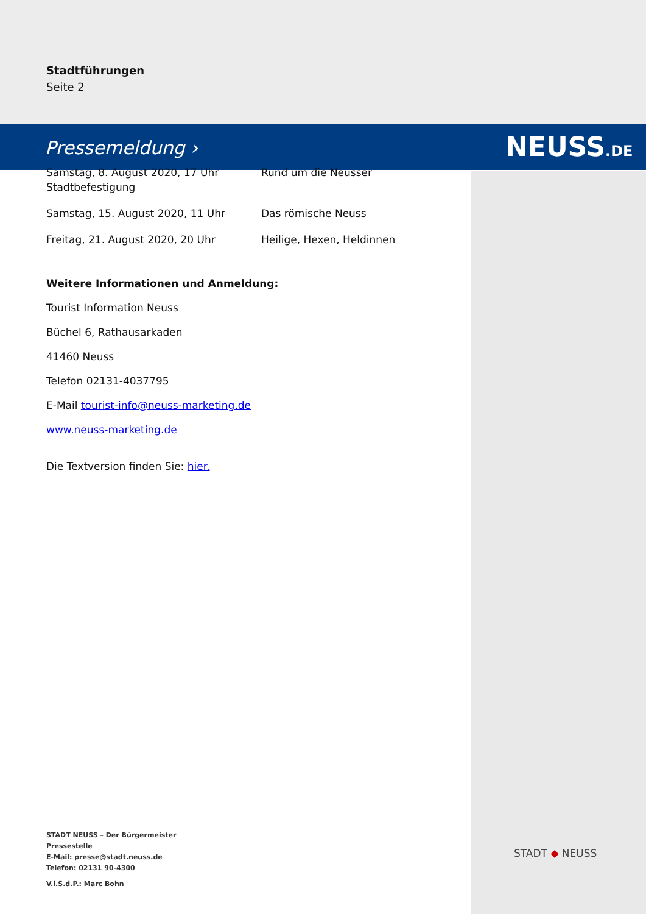Pressemeldung › NEUSS.DE
Stadtführungen
Seite 2
Samstag, 8. August 2020, 17 Uhr
Stadtbefestigung
Rund um die Neusser
Samstag, 15. August 2020, 11 Uhr Das römische Neuss
Freitag, 21. August 2020, 20 Uhr Heilige, Hexen, Heldinnen
Weitere Informationen und Anmeldung:
Tourist Information Neuss
Büchel 6, Rathausarkaden
41460 Neuss
Telefon 02131-4037795
E-Mail tourist-info@neuss-marketing.de
www.neuss-marketing.de
Die Textversion finden Sie: hier.
STADT NEUSS – Der Bürgermeister
Pressestelle
E-Mail: presse@stadt.neuss.de
Telefon: 02131 90-4300
V.i.S.d.P.: Marc Bohn
STADT ◆ NEUSS